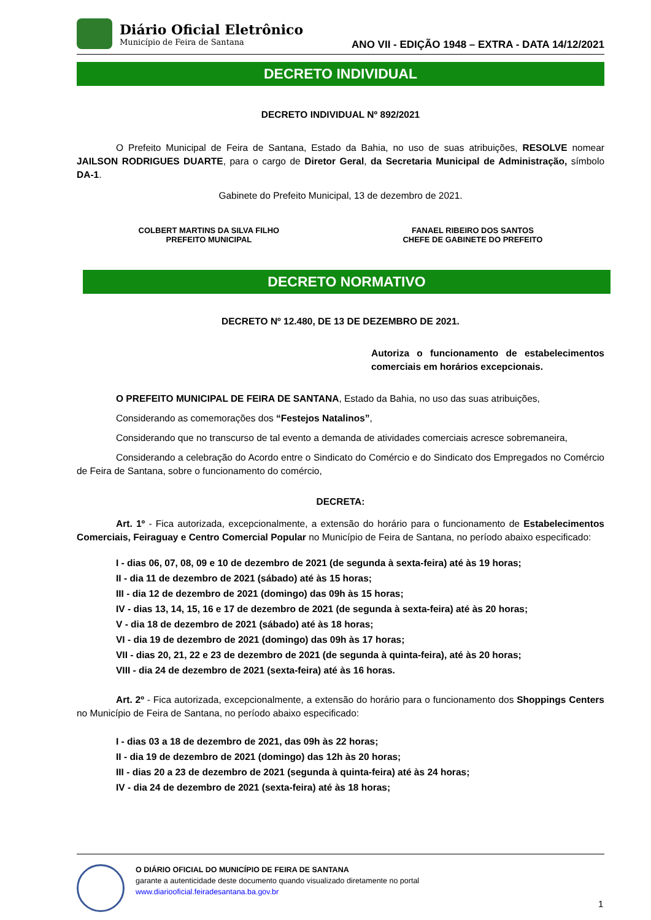Diário Oficial Eletrônico
Município de Feira de Santana
ANO VII - EDIÇÃO 1948 – EXTRA - DATA 14/12/2021
DECRETO INDIVIDUAL
DECRETO INDIVIDUAL Nº 892/2021
O Prefeito Municipal de Feira de Santana, Estado da Bahia, no uso de suas atribuições, RESOLVE nomear JAILSON RODRIGUES DUARTE, para o cargo de Diretor Geral, da Secretaria Municipal de Administração, símbolo DA-1.
Gabinete do Prefeito Municipal, 13 de dezembro de 2021.
COLBERT MARTINS DA SILVA FILHO
PREFEITO MUNICIPAL
FANAEL RIBEIRO DOS SANTOS
CHEFE DE GABINETE DO PREFEITO
DECRETO NORMATIVO
DECRETO Nº 12.480, DE 13 DE DEZEMBRO DE 2021.
Autoriza o funcionamento de estabelecimentos comerciais em horários excepcionais.
O PREFEITO MUNICIPAL DE FEIRA DE SANTANA, Estado da Bahia, no uso das suas atribuições,
Considerando as comemorações dos “Festejos Natalinos”,
Considerando que no transcurso de tal evento a demanda de atividades comerciais acresce sobremaneira,
Considerando a celebração do Acordo entre o Sindicato do Comércio e do Sindicato dos Empregados no Comércio de Feira de Santana, sobre o funcionamento do comércio,
DECRETA:
Art. 1º - Fica autorizada, excepcionalmente, a extensão do horário para o funcionamento de Estabelecimentos Comerciais, Feiraguay e Centro Comercial Popular no Município de Feira de Santana, no período abaixo especificado:
I - dias 06, 07, 08, 09 e 10 de dezembro de 2021 (de segunda à sexta-feira) até às 19 horas;
II - dia 11 de dezembro de 2021 (sábado) até às 15 horas;
III - dia 12 de dezembro de 2021 (domingo) das 09h às 15 horas;
IV - dias 13, 14, 15, 16 e 17 de dezembro de 2021 (de segunda à sexta-feira) até às 20 horas;
V - dia 18 de dezembro de 2021 (sábado) até às 18 horas;
VI - dia 19 de dezembro de 2021 (domingo) das 09h às 17 horas;
VII - dias 20, 21, 22 e 23 de dezembro de 2021 (de segunda à quinta-feira), até às 20 horas;
VIII - dia 24 de dezembro de 2021 (sexta-feira) até às 16 horas.
Art. 2º - Fica autorizada, excepcionalmente, a extensão do horário para o funcionamento dos Shoppings Centers no Município de Feira de Santana, no período abaixo especificado:
I - dias 03 a 18 de dezembro de 2021, das 09h às 22 horas;
II - dia 19 de dezembro de 2021 (domingo) das 12h às 20 horas;
III - dias 20 a 23 de dezembro de 2021 (segunda à quinta-feira) até às 24 horas;
IV - dia 24 de dezembro de 2021 (sexta-feira) até às 18 horas;
O DIÁRIO OFICIAL DO MUNICÍPIO DE FEIRA DE SANTANA
garante a autenticidade deste documento quando visualizado diretamente no portal
www.diariooficial.feiradesantana.ba.gov.br
1